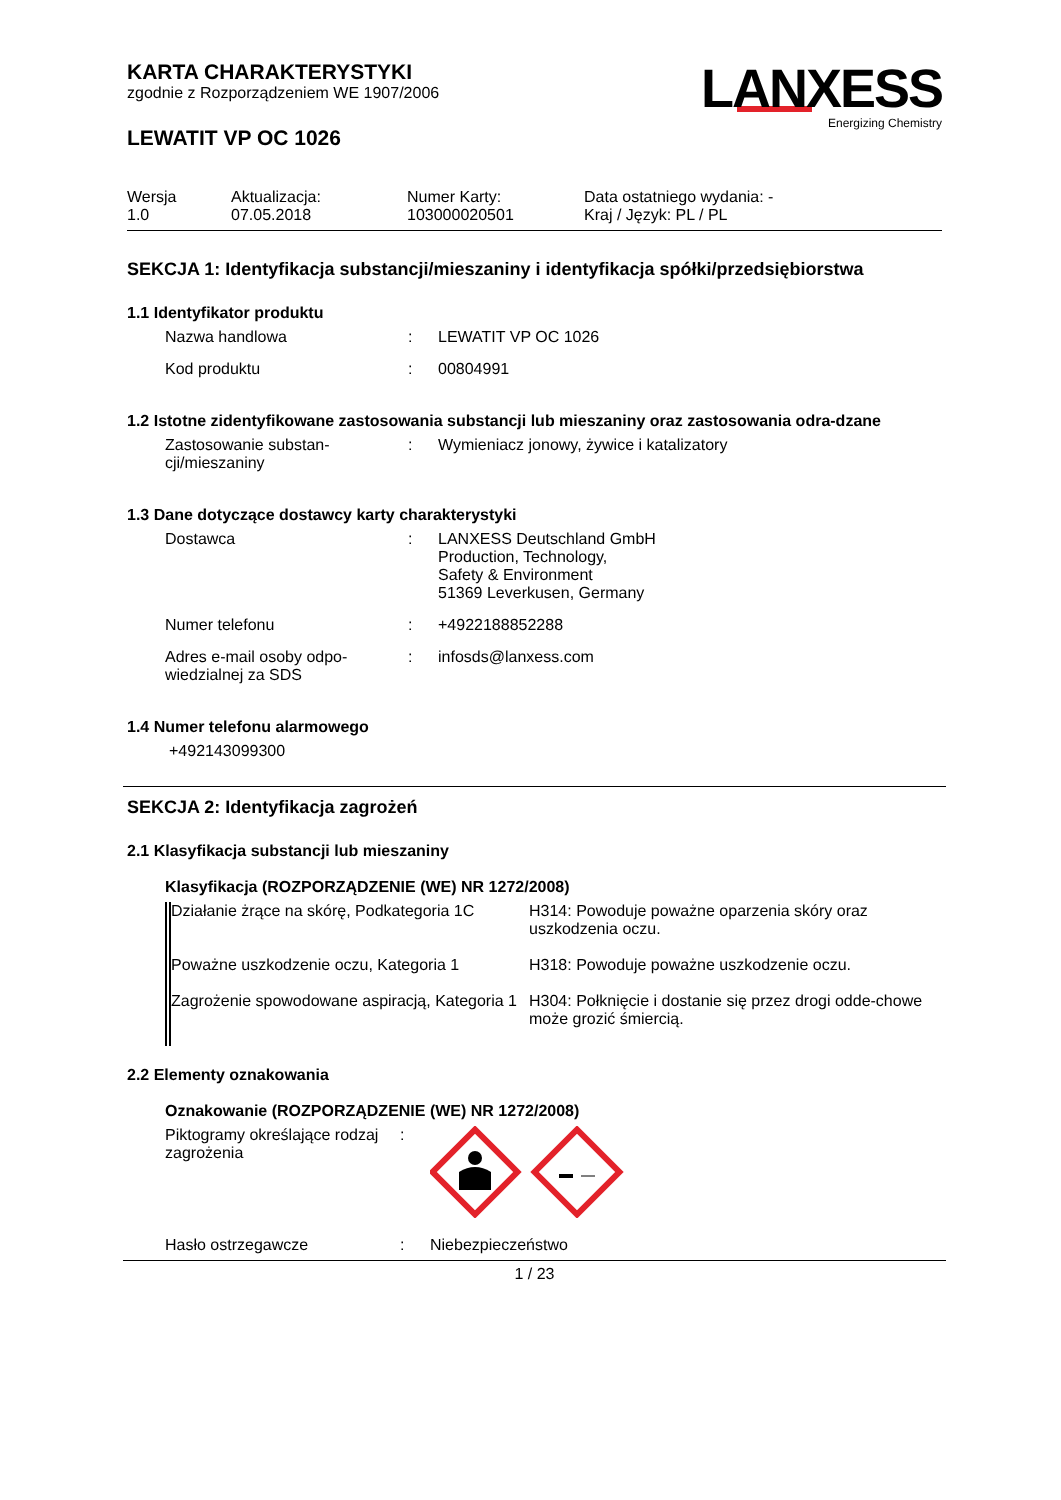LANXESS
Energizing Chemistry
KARTA CHARAKTERYSTYKI
zgodnie z Rozporządzeniem WE 1907/2006
LEWATIT VP OC 1026
| Wersja 1.0 | Aktualizacja: 07.05.2018 | Numer Karty: 103000020501 | Data ostatniego wydania: - Kraj / Język: PL / PL |
SEKCJA 1: Identyfikacja substancji/mieszaniny i identyfikacja spółki/przedsiębiorstwa
1.1 Identyfikator produktu
| Nazwa handlowa | : | LEWATIT VP OC 1026 |
| Kod produktu | : | 00804991 |
1.2 Istotne zidentyfikowane zastosowania substancji lub mieszaniny oraz zastosowania odra-dzane
| Zastosowanie substan-cji/mieszaniny | : | Wymieniacz jonowy, żywice i katalizatory |
1.3 Dane dotyczące dostawcy karty charakterystyki
| Dostawca | : | LANXESS Deutschland GmbH Production, Technology, Safety & Environment 51369 Leverkusen, Germany |
| Numer telefonu | : | +4922188852288 |
| Adres e-mail osoby odpo-wiedzialnej za SDS | : | infosds@lanxess.com |
1.4 Numer telefonu alarmowego
+492143099300
SEKCJA 2: Identyfikacja zagrożeń
2.1 Klasyfikacja substancji lub mieszaniny
Klasyfikacja (ROZPORZĄDZENIE (WE) NR 1272/2008)
| Działanie żrące na skórę, Podkategoria 1C | H314: Powoduje poważne oparzenia skóry oraz uszkodzenia oczu. |
| Poważne uszkodzenie oczu, Kategoria 1 | H318: Powoduje poważne uszkodzenie oczu. |
| Zagrożenie spowodowane aspiracją, Kategoria 1 | H304: Połknięcie i dostanie się przez drogi odde-chowe może grozić śmiercią. |
2.2 Elementy oznakowania
Oznakowanie (ROZPORZĄDZENIE (WE) NR 1272/2008)
| Piktogramy określające rodzaj zagrożenia | : | |
| Hasło ostrzegawcze | : | Niebezpieczeństwo |
1 / 23